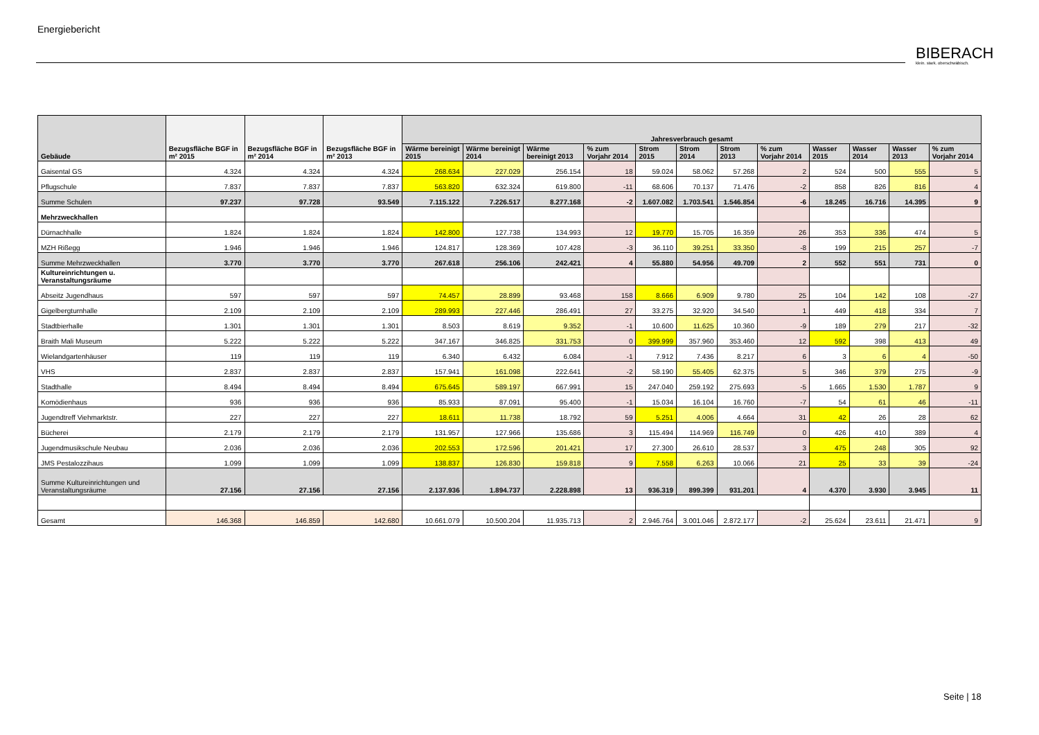Energiebericht
BIBERACH
klein. stark. oberschwäbisch.
| Gebäude | Bezugsfläche BGF in m² 2015 | Bezugsfläche BGF in m² 2014 | Bezugsfläche BGF in m² 2013 | Jahresverbrauch gesamt | | | | | | | | | | | |
| --- | --- | --- | --- | --- | --- | --- | --- | --- | --- | --- | --- | --- | --- | --- | --- |
| | | | | Wärme bereinigt 2015 | Wärme bereinigt 2014 | Wärme bereinigt 2013 | % zum Vorjahr 2014 | Strom 2015 | Strom 2014 | Strom 2013 | % zum Vorjahr 2014 | Wasser 2015 | Wasser 2014 | Wasser 2013 | % zum Vorjahr 2014 |
| Gaisental GS | 4.324 | 4.324 | 4.324 | 268.634 | 227.029 | 256.154 | 18 | 59.024 | 58.062 | 57.268 | 2 | 524 | 500 | 555 | 5 |
| Pflugschule | 7.837 | 7.837 | 7.837 | 563.820 | 632.324 | 619.800 | -11 | 68.606 | 70.137 | 71.476 | -2 | 858 | 826 | 816 | 4 |
| Summe Schulen | 97.237 | 97.728 | 93.549 | 7.115.122 | 7.226.517 | 8.277.168 | -2 | 1.607.082 | 1.703.541 | 1.546.854 | -6 | 18.245 | 16.716 | 14.395 | 9 |
| Mehrzweckhallen | | | | | | | | | | | | | | | |
| Dürnachhalle | 1.824 | 1.824 | 1.824 | 142.800 | 127.738 | 134.993 | 12 | 19.770 | 15.705 | 16.359 | 26 | 353 | 336 | 474 | 5 |
| MZH Rißegg | 1.946 | 1.946 | 1.946 | 124.817 | 128.369 | 107.428 | -3 | 36.110 | 39.251 | 33.350 | -8 | 199 | 215 | 257 | -7 |
| Summe Mehrzweckhallen | 3.770 | 3.770 | 3.770 | 267.618 | 256.106 | 242.421 | 4 | 55.880 | 54.956 | 49.709 | 2 | 552 | 551 | 731 | 0 |
| Kultureinrichtungen u. Veranstaltungsräume | | | | | | | | | | | | | | | |
| Abseitz Jugendhaus | 597 | 597 | 597 | 74.457 | 28.899 | 93.468 | 158 | 8.666 | 6.909 | 9.780 | 25 | 104 | 142 | 108 | -27 |
| Gigelbergturnhalle | 2.109 | 2.109 | 2.109 | 289.993 | 227.446 | 286.491 | 27 | 33.275 | 32.920 | 34.540 | 1 | 449 | 418 | 334 | 7 |
| Stadtbierhalle | 1.301 | 1.301 | 1.301 | 8.503 | 8.619 | 9.352 | -1 | 10.600 | 11.625 | 10.360 | -9 | 189 | 279 | 217 | -32 |
| Braith Mali Museum | 5.222 | 5.222 | 5.222 | 347.167 | 346.825 | 331.753 | 0 | 399.999 | 357.960 | 353.460 | 12 | 592 | 398 | 413 | 49 |
| Wielandgartenhäuser | 119 | 119 | 119 | 6.340 | 6.432 | 6.084 | -1 | 7.912 | 7.436 | 8.217 | 6 | 3 | 6 | 4 | -50 |
| VHS | 2.837 | 2.837 | 2.837 | 157.941 | 161.098 | 222.641 | -2 | 58.190 | 55.405 | 62.375 | 5 | 346 | 379 | 275 | -9 |
| Stadthalle | 8.494 | 8.494 | 8.494 | 675.645 | 589.197 | 667.991 | 15 | 247.040 | 259.192 | 275.693 | -5 | 1.665 | 1.530 | 1.787 | 9 |
| Komödienhaus | 936 | 936 | 936 | 85.933 | 87.091 | 95.400 | -1 | 15.034 | 16.104 | 16.760 | -7 | 54 | 61 | 46 | -11 |
| Jugendtreff Viehmarktstr. | 227 | 227 | 227 | 18.611 | 11.738 | 18.792 | 59 | 5.251 | 4.006 | 4.664 | 31 | 42 | 26 | 28 | 62 |
| Bücherei | 2.179 | 2.179 | 2.179 | 131.957 | 127.966 | 135.686 | 3 | 115.494 | 114.969 | 116.749 | 0 | 426 | 410 | 389 | 4 |
| Jugendmusikschule Neubau | 2.036 | 2.036 | 2.036 | 202.553 | 172.596 | 201.421 | 17 | 27.300 | 26.610 | 28.537 | 3 | 475 | 248 | 305 | 92 |
| JMS Pestalozzihaus | 1.099 | 1.099 | 1.099 | 138.837 | 126.830 | 159.818 | 9 | 7.558 | 6.263 | 10.066 | 21 | 25 | 33 | 39 | -24 |
| Summe Kultureinrichtungen und Veranstaltungsräume | 27.156 | 27.156 | 27.156 | 2.137.936 | 1.894.737 | 2.228.898 | 13 | 936.319 | 899.399 | 931.201 | 4 | 4.370 | 3.930 | 3.945 | 11 |
| Gesamt | 146.368 | 146.859 | 142.680 | 10.661.079 | 10.500.204 | 11.935.713 | 2 | 2.946.764 | 3.001.046 | 2.872.177 | -2 | 25.624 | 23.611 | 21.471 | 9 |
Seite | 18